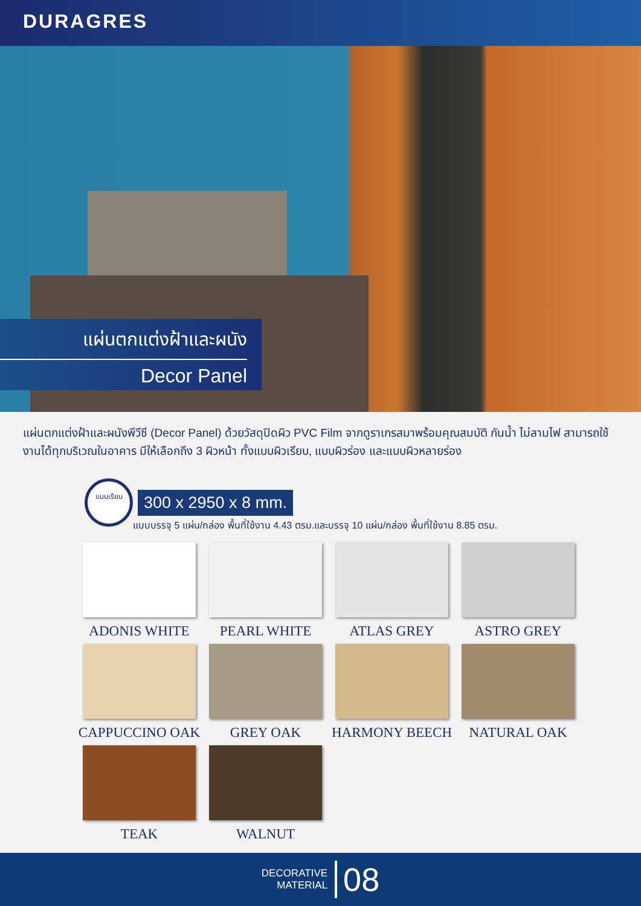DURAGRES
แผ่นตกแต่งฝ้าและผนัง
Decor Panel
แผ่นตกแต่งฝ้าและผนังพีวีซี (Decor Panel) ด้วยวัสดุปิดผิว PVC Film จากดูราเกรสมาพร้อมคุณสมบัติ กันน้ำ ไม่ลามไฟ สามารถใช้งานได้ทุกบริเวณในอาคาร มีให้เลือกถึง 3 ผิวหน้า ทั้งแบบผิวเรียบ, แบบผิวร่อง และแบบผิวหลายร่อง
แบบเรียบ
300 x 2950 x 8 mm.
แบบบรรจุ 5 แผ่น/กล่อง พื้นที่ใช้งาน 4.43 ตรม.และบรรจุ 10 แผ่น/กล่อง พื้นที่ใช้งาน 8.85 ตรม.
ADONIS WHITE
PEARL WHITE
ATLAS GREY
ASTRO GREY
CAPPUCCINO OAK
GREY OAK
HARMONY BEECH
NATURAL OAK
TEAK
WALNUT
DECORATIVE
MATERIAL
08